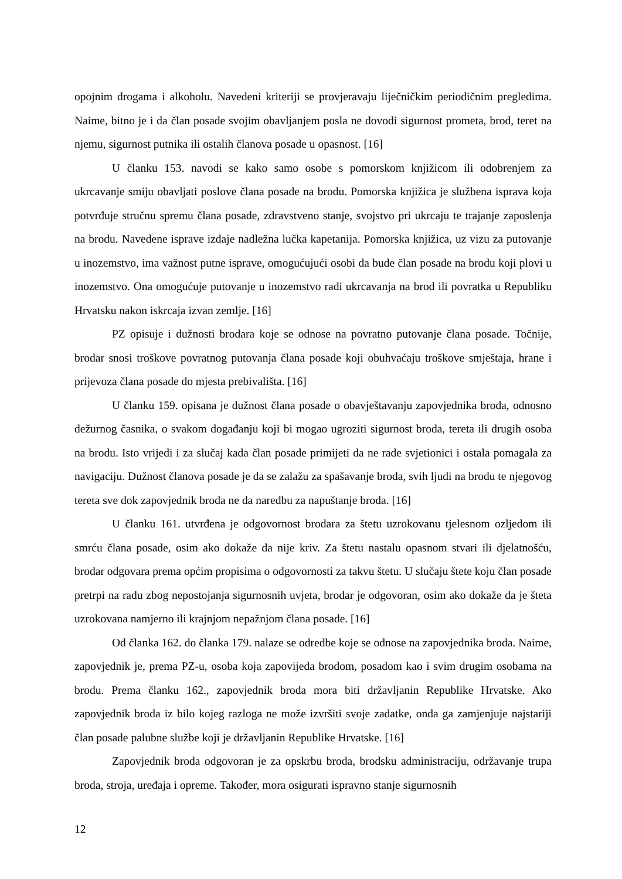opojnim drogama i alkoholu. Navedeni kriteriji se provjeravaju liječničkim periodičnim pregledima. Naime, bitno je i da član posade svojim obavljanjem posla ne dovodi sigurnost prometa, brod, teret na njemu, sigurnost putnika ili ostalih članova posade u opasnost. [16]
U članku 153. navodi se kako samo osobe s pomorskom knjižicom ili odobrenjem za ukrcavanje smiju obavljati poslove člana posade na brodu. Pomorska knjižica je službena isprava koja potvrđuje stručnu spremu člana posade, zdravstveno stanje, svojstvo pri ukrcaju te trajanje zaposlenja na brodu. Navedene isprave izdaje nadležna lučka kapetanija. Pomorska knjižica, uz vizu za putovanje u inozemstvo, ima važnost putne isprave, omogućujući osobi da bude član posade na brodu koji plovi u inozemstvo. Ona omogućuje putovanje u inozemstvo radi ukrcavanja na brod ili povratka u Republiku Hrvatsku nakon iskrcaja izvan zemlje. [16]
PZ opisuje i dužnosti brodara koje se odnose na povratno putovanje člana posade. Točnije, brodar snosi troškove povratnog putovanja člana posade koji obuhvaćaju troškove smještaja, hrane i prijevoza člana posade do mjesta prebivališta. [16]
U članku 159. opisana je dužnost člana posade o obavještavanju zapovjednika broda, odnosno dežurnog časnika, o svakom događanju koji bi mogao ugroziti sigurnost broda, tereta ili drugih osoba na brodu. Isto vrijedi i za slučaj kada član posade primijeti da ne rade svjetionici i ostala pomagala za navigaciju. Dužnost članova posade je da se zalažu za spašavanje broda, svih ljudi na brodu te njegovog tereta sve dok zapovjednik broda ne da naredbu za napuštanje broda. [16]
U članku 161. utvrđena je odgovornost brodara za štetu uzrokovanu tjelesnom ozljedom ili smrću člana posade, osim ako dokaže da nije kriv. Za štetu nastalu opasnom stvari ili djelatnošću, brodar odgovara prema općim propisima o odgovornosti za takvu štetu. U slučaju štete koju član posade pretrpi na radu zbog nepostojanja sigurnosnih uvjeta, brodar je odgovoran, osim ako dokaže da je šteta uzrokovana namjerno ili krajnjom nepažnjom člana posade. [16]
Od članka 162. do članka 179. nalaze se odredbe koje se odnose na zapovjednika broda. Naime, zapovjednik je, prema PZ-u, osoba koja zapovijeda brodom, posadom kao i svim drugim osobama na brodu. Prema članku 162., zapovjednik broda mora biti državljanin Republike Hrvatske. Ako zapovjednik broda iz bilo kojeg razloga ne može izvršiti svoje zadatke, onda ga zamjenjuje najstariji član posade palubne službe koji je državljanin Republike Hrvatske. [16]
Zapovjednik broda odgovoran je za opskrbu broda, brodsku administraciju, održavanje trupa broda, stroja, uređaja i opreme. Također, mora osigurati ispravno stanje sigurnosnih
12